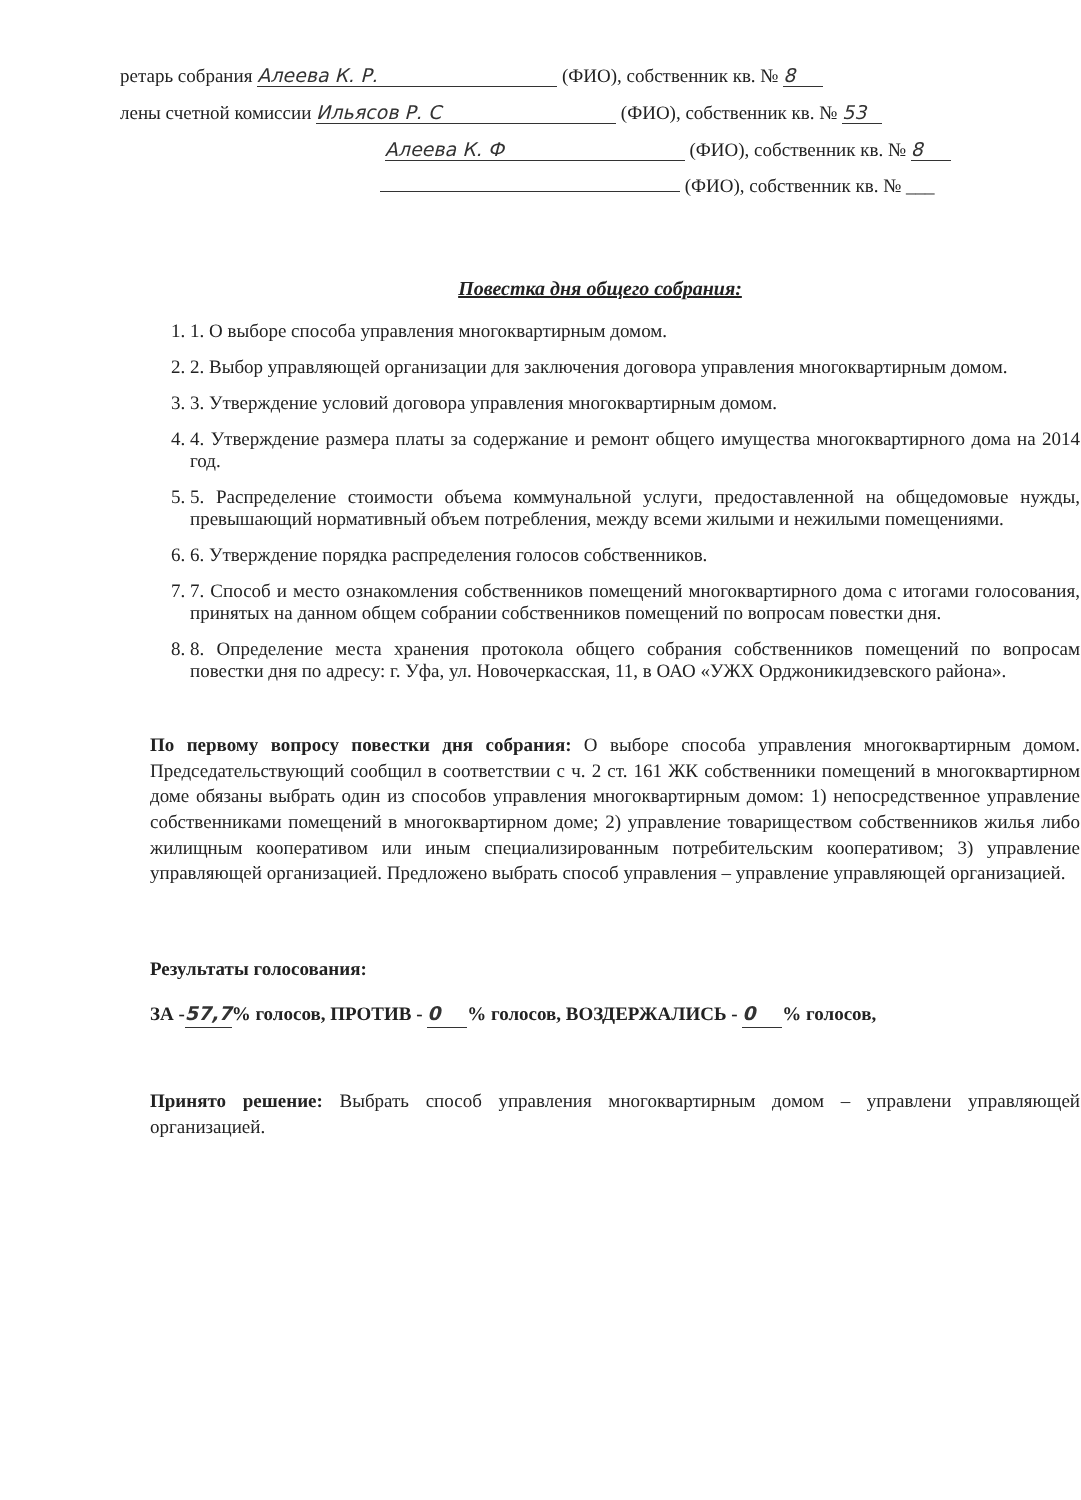ретарь собрания Алеева К. Р. (ФИО), собственник кв. № 8
лены счетной комиссии Ильясов Р. С (ФИО), собственник кв. № 53
Алеева К. Ф (ФИО), собственник кв. № 8
(ФИО), собственник кв. № ___
Повестка дня общего собрания:
1. 1. О выборе способа управления многоквартирным домом.
2. 2. Выбор управляющей организации для заключения договора управления многоквартирным домом.
3. 3. Утверждение условий договора управления многоквартирным домом.
4. 4. Утверждение размера платы за содержание и ремонт общего имущества многоквартирного дома на 2014 год.
5. 5. Распределение стоимости объема коммунальной услуги, предоставленной на общедомовые нужды, превышающий нормативный объем потребления, между всеми жилыми и нежилыми помещениями.
6. 6. Утверждение порядка распределения голосов собственников.
7. 7. Способ и место ознакомления собственников помещений многоквартирного дома с итогами голосования, принятых на данном общем собрании собственников помещений по вопросам повестки дня.
8. 8. Определение места хранения протокола общего собрания собственников помещений по вопросам повестки дня по адресу: г. Уфа, ул. Новочеркасская, 11, в ОАО «УЖХ Орджоникидзевского района».
По первому вопросу повестки дня собрания: О выборе способа управления многоквартирным домом. Председательствующий сообщил в соответствии с ч. 2 ст. 161 ЖК собственники помещений в многоквартирном доме обязаны выбрать один из способов управления многоквартирным домом: 1) непосредственное управление собственниками помещений в многоквартирном доме; 2) управление товариществом собственников жилья либо жилищным кооперативом или иным специализированным потребительским кооперативом; 3) управление управляющей организацией. Предложено выбрать способ управления – управление управляющей организацией.
Результаты голосования:
ЗА - 57,7% голосов, ПРОТИВ - 0% голосов, ВОЗДЕРЖАЛИСЬ - 0% голосов,
Принято решение: Выбрать способ управления многоквартирным домом – управлени управляющей организацией.